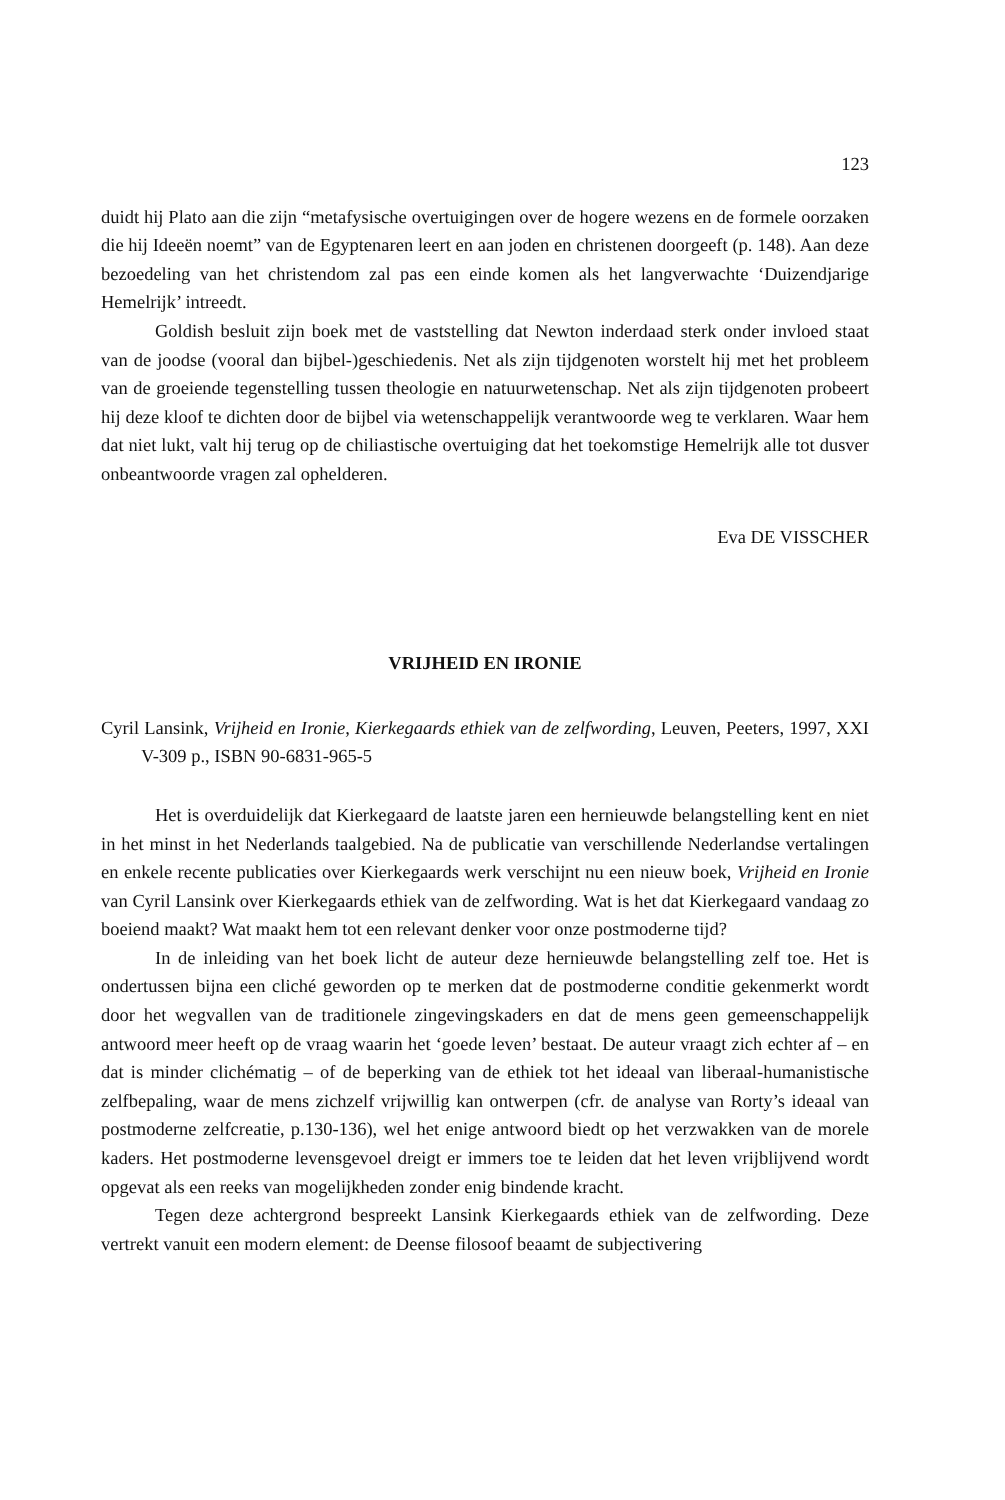123
duidt hij Plato aan die zijn “metafysische overtuigingen over de hogere wezens en de formele oorzaken die hij Ideeën noemt” van de Egyptenaren leert en aan joden en christenen doorgeeft (p. 148). Aan deze bezoedeling van het christendom zal pas een einde komen als het langverwachte ‘Duizendjarige Hemelrijk’ intreedt.
Goldish besluit zijn boek met de vaststelling dat Newton inderdaad sterk onder invloed staat van de joodse (vooral dan bijbel-)geschiedenis. Net als zijn tijdgenoten worstelt hij met het probleem van de groeiende tegenstelling tussen theologie en natuurwetenschap. Net als zijn tijdgenoten probeert hij deze kloof te dichten door de bijbel via wetenschappelijk verantwoorde weg te verklaren. Waar hem dat niet lukt, valt hij terug op de chiliastische overtuiging dat het toekomstige Hemelrijk alle tot dusver onbeantwoorde vragen zal ophelderen.
Eva DE VISSCHER
VRIJHEID EN IRONIE
Cyril Lansink, Vrijheid en Ironie, Kierkegaards ethiek van de zelfwording, Leuven, Peeters, 1997, XXI V-309 p., ISBN 90-6831-965-5
Het is overduidelijk dat Kierkegaard de laatste jaren een hernieuwde belangstelling kent en niet in het minst in het Nederlands taalgebied. Na de publicatie van verschillende Nederlandse vertalingen en enkele recente publicaties over Kierkegaards werk verschijnt nu een nieuw boek, Vrijheid en Ironie van Cyril Lansink over Kierkegaards ethiek van de zelfwording. Wat is het dat Kierkegaard vandaag zo boeiend maakt? Wat maakt hem tot een relevant denker voor onze postmoderne tijd?
In de inleiding van het boek licht de auteur deze hernieuwde belangstelling zelf toe. Het is ondertussen bijna een cliché geworden op te merken dat de postmoderne conditie gekenmerkt wordt door het wegvallen van de traditionele zingevingskaders en dat de mens geen gemeenschappelijk antwoord meer heeft op de vraag waarin het ‘goede leven’ bestaat. De auteur vraagt zich echter af – en dat is minder clichématig – of de beperking van de ethiek tot het ideaal van liberaal-humanistische zelfbepaling, waar de mens zichzelf vrijwillig kan ontwerpen (cfr. de analyse van Rorty’s ideaal van postmoderne zelfcreatie, p.130-136), wel het enige antwoord biedt op het verzwakken van de morele kaders. Het postmoderne levensgevoel dreigt er immers toe te leiden dat het leven vrijblijvend wordt opgevat als een reeks van mogelijkheden zonder enig bindende kracht.
Tegen deze achtergrond bespreekt Lansink Kierkegaards ethiek van de zelfwording. Deze vertrekt vanuit een modern element: de Deense filosoof beaamt de subjectivering